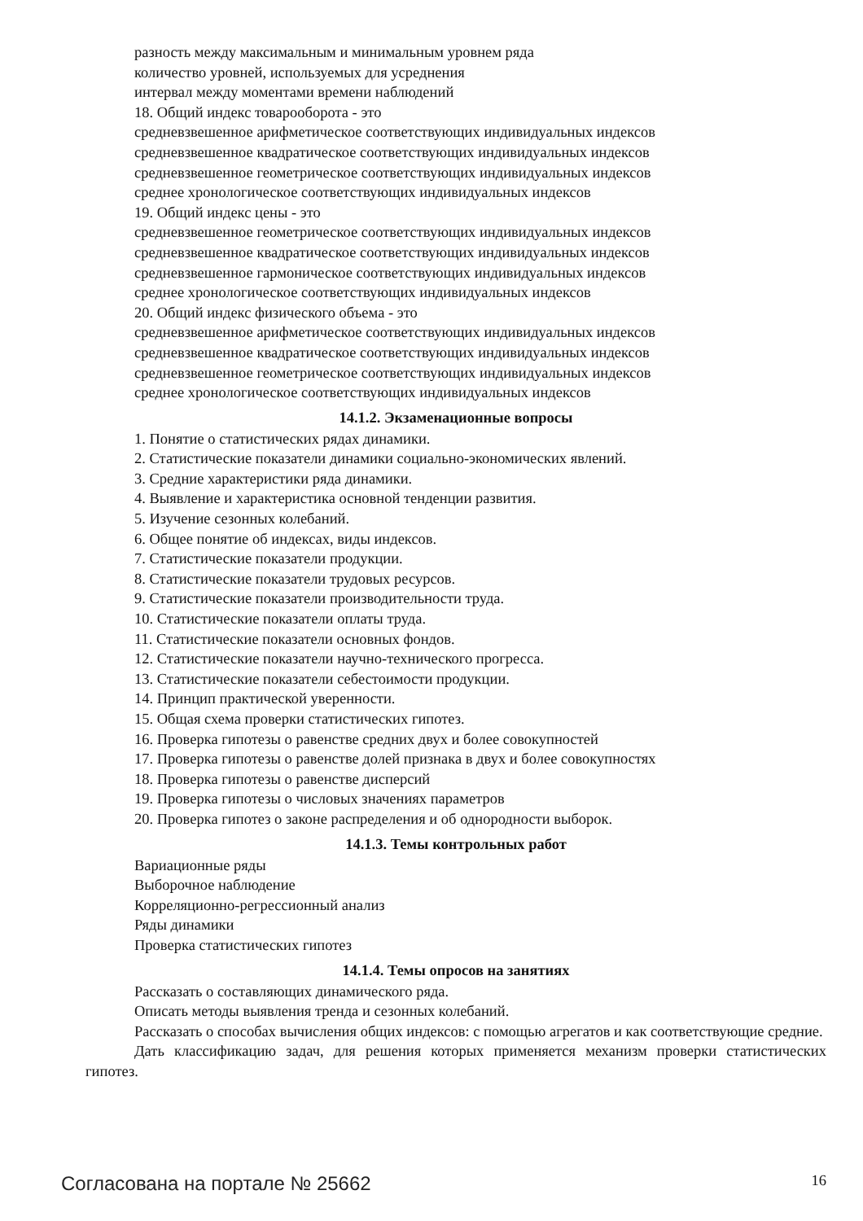разность между максимальным и минимальным уровнем ряда
количество уровней, используемых для усреднения
интервал между моментами времени наблюдений
18. Общий индекс товарооборота - это
средневзвешенное арифметическое соответствующих индивидуальных индексов
средневзвешенное квадратическое соответствующих индивидуальных индексов
средневзвешенное геометрическое соответствующих индивидуальных индексов
среднее хронологическое соответствующих индивидуальных индексов
19. Общий индекс цены - это
средневзвешенное геометрическое соответствующих индивидуальных индексов
средневзвешенное квадратическое соответствующих индивидуальных индексов
средневзвешенное гармоническое соответствующих индивидуальных индексов
среднее хронологическое соответствующих индивидуальных индексов
20. Общий индекс физического объема - это
средневзвешенное арифметическое соответствующих индивидуальных индексов
средневзвешенное квадратическое соответствующих индивидуальных индексов
средневзвешенное геометрическое соответствующих индивидуальных индексов
среднее хронологическое соответствующих индивидуальных индексов
14.1.2. Экзаменационные вопросы
1. Понятие о статистических рядах динамики.
2. Статистические показатели динамики социально-экономических явлений.
3. Средние характеристики ряда динамики.
4. Выявление и характеристика основной тенденции развития.
5. Изучение сезонных колебаний.
6. Общее понятие об индексах, виды индексов.
7. Статистические показатели продукции.
8. Статистические показатели трудовых ресурсов.
9. Статистические показатели производительности труда.
10. Статистические показатели оплаты труда.
11. Статистические показатели основных фондов.
12. Статистические показатели научно-технического прогресса.
13. Статистические показатели себестоимости продукции.
14. Принцип практической уверенности.
15. Общая схема проверки статистических гипотез.
16. Проверка гипотезы о равенстве средних двух и более совокупностей
17. Проверка гипотезы о равенстве долей признака в двух и более совокупностях
18. Проверка гипотезы о равенстве дисперсий
19. Проверка гипотезы о числовых значениях параметров
20. Проверка гипотез о законе распределения и об однородности выборок.
14.1.3. Темы контрольных работ
Вариационные ряды
Выборочное наблюдение
Корреляционно-регрессионный анализ
Ряды динамики
Проверка статистических гипотез
14.1.4. Темы опросов на занятиях
Рассказать о составляющих динамического ряда.
Описать методы выявления тренда и сезонных колебаний.
Рассказать о способах вычисления общих индексов: с помощью агрегатов и как соответствующие средние.
Дать классификацию задач, для решения которых применяется механизм проверки статистических гипотез.
Согласована на портале № 25662 16